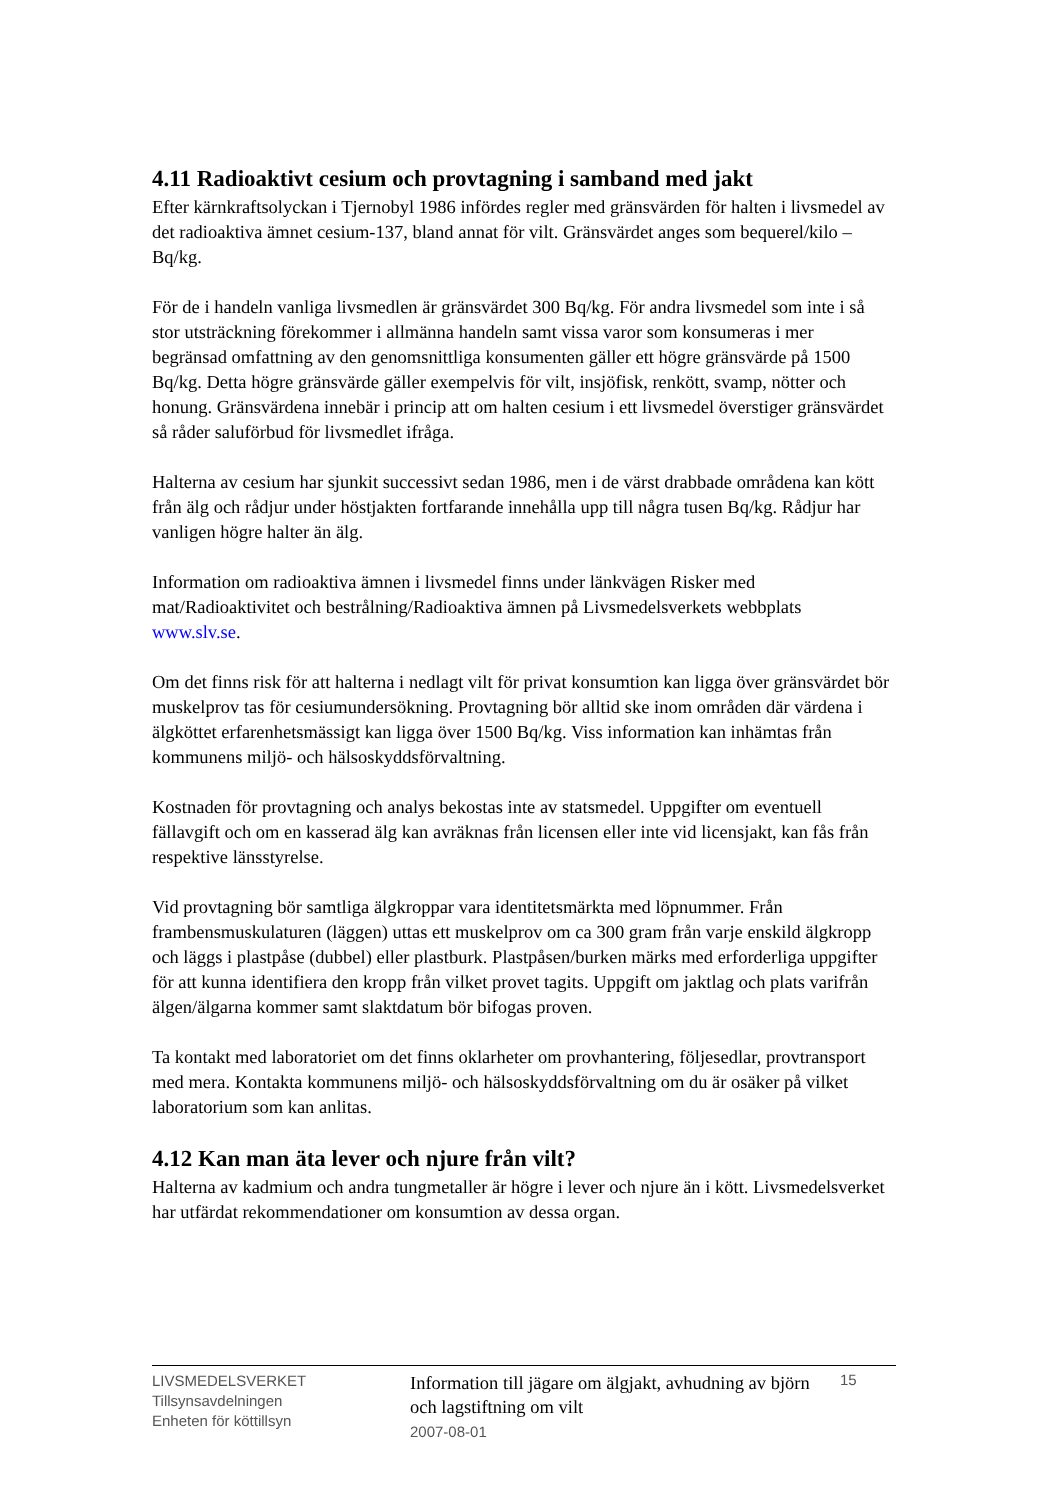4.11 Radioaktivt cesium och provtagning i samband med jakt
Efter kärnkraftsolyckan i Tjernobyl 1986 infördes regler med gränsvärden för halten i livsmedel av det radioaktiva ämnet cesium-137, bland annat för vilt. Gränsvärdet anges som bequerel/kilo – Bq/kg.
För de i handeln vanliga livsmedlen är gränsvärdet 300 Bq/kg. För andra livsmedel som inte i så stor utsträckning förekommer i allmänna handeln samt vissa varor som konsumeras i mer begränsad omfattning av den genomsnittliga konsumenten gäller ett högre gränsvärde på 1500 Bq/kg. Detta högre gränsvärde gäller exempelvis för vilt, insjöfisk, renkött, svamp, nötter och honung. Gränsvärdena innebär i princip att om halten cesium i ett livsmedel överstiger gränsvärdet så råder saluförbud för livsmedlet ifråga.
Halterna av cesium har sjunkit successivt sedan 1986, men i de värst drabbade områdena kan kött från älg och rådjur under höstjakten fortfarande innehålla upp till några tusen Bq/kg. Rådjur har vanligen högre halter än älg.
Information om radioaktiva ämnen i livsmedel finns under länkvägen Risker med mat/Radioaktivitet och bestrålning/Radioaktiva ämnen på Livsmedelsverkets webbplats www.slv.se.
Om det finns risk för att halterna i nedlagt vilt för privat konsumtion kan ligga över gränsvärdet bör muskelprov tas för cesiumundersökning. Provtagning bör alltid ske inom områden där värdena i älgköttet erfarenhetsmässigt kan ligga över 1500 Bq/kg. Viss information kan inhämtas från kommunens miljö- och hälsoskyddsförvaltning.
Kostnaden för provtagning och analys bekostas inte av statsmedel. Uppgifter om eventuell fällavgift och om en kasserad älg kan avräknas från licensen eller inte vid licensjakt, kan fås från respektive länsstyrelse.
Vid provtagning bör samtliga älgkroppar vara identitetsmärkta med löpnummer. Från frambensmuskulaturen (läggen) uttas ett muskelprov om ca 300 gram från varje enskild älgkropp och läggs i plastpåse (dubbel) eller plastburk. Plastpåsen/burken märks med erforderliga uppgifter för att kunna identifiera den kropp från vilket provet tagits. Uppgift om jaktlag och plats varifrån älgen/älgarna kommer samt slaktdatum bör bifogas proven.
Ta kontakt med laboratoriet om det finns oklarheter om provhantering, följesedlar, provtransport med mera. Kontakta kommunens miljö- och hälsoskyddsförvaltning om du är osäker på vilket laboratorium som kan anlitas.
4.12 Kan man äta lever och njure från vilt?
Halterna av kadmium och andra tungmetaller är högre i lever och njure än i kött. Livsmedelsverket har utfärdat rekommendationer om konsumtion av dessa organ.
LIVSMEDELSVERKET
Tillsynsavdelningen
Enheten för köttillsyn
Information till jägare om älgjakt, avhudning av björn och lagstiftning om vilt
2007-08-01
15